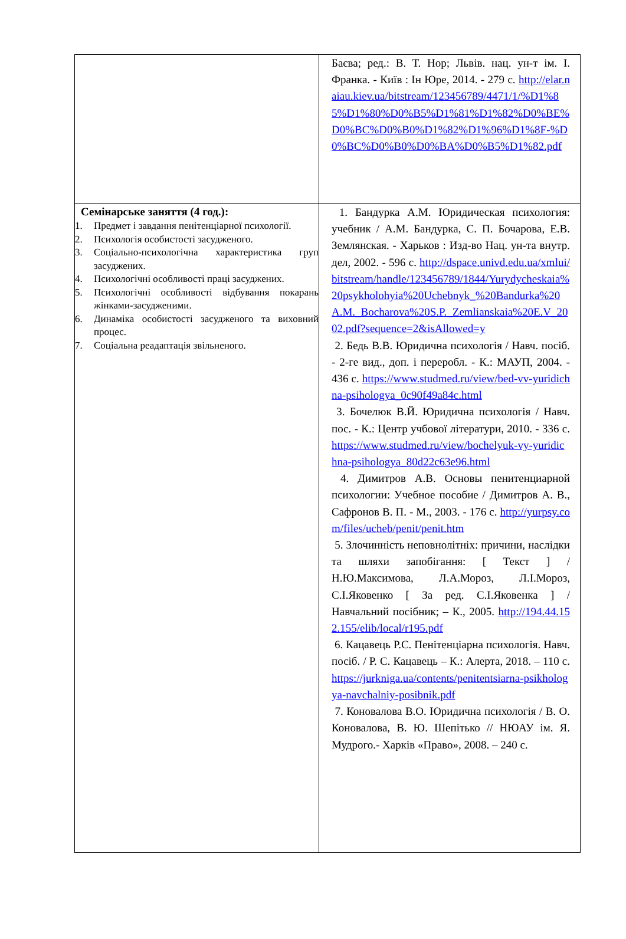| | Баєва; ред.: В. Т. Нор; Львів. нац. ун-т ім. І. Франка. - Київ : Ін Юре, 2014. - 279 с. http://elar.naiau.kiev.ua/bitstream/123456789/4471/1/%D1%85%D1%80%D0%B5%D1%81%D1%82%D0%BE%D0%BC%D0%B0%D1%82%D1%96%D1%8F-%D0%BC%D0%B0%D0%BA%D0%B5%D1%82.pdf |
| Семінарське заняття (4 год.): 1. Предмет і завдання пенітенціарної психології. 2. Психологія особистості засудженого. 3. Соціально-психологічна характеристика груп засуджених. 4. Психологічні особливості праці засуджених. 5. Психологічні особливості відбування покарань жінками-засудженими. 6. Динаміка особистості засудженого та виховний процес. 7. Соціальна реадаптація звільненого. | 1. Бандурка А.М. Юридическая психология: учебник / А.М. Бандурка, С. П. Бочарова, Е.В. Землянская. - Харьков : Изд-во Нац. ун-та внутр. дел, 2002. - 596 с. http://dspace.univd.edu.ua/xmlui/bitstream/handle/123456789/1844/Yurydycheskaia%20psykholohyia%20Uchebnyk_%20Bandurka%20A.M._Bocharova%20S.P._Zemlianskaia%20E.V_2002.pdf?sequence=2&isAllowed=y 2. Бедь В.В. Юридична психологія / Навч. посіб. - 2-ге вид., доп. і переробл. - К.: МАУП, 2004. - 436 с. https://www.studmed.ru/view/bed-vv-yuridichna-psihologya_0c90f49a84c.html 3. Бочелюк В.Й. Юридична психологія / Навч. пос. - К.: Центр учбової літератури, 2010. - 336 с. https://www.studmed.ru/view/bochelyuk-vy-yuridichna-psihologya_80d22c63e96.html 4. Димитров А.В. Основы пенитенциарной психологии: Учебное пособие / Димитров А. В., Сафронов В. П. - М., 2003. - 176 с. http://yurpsy.com/files/ucheb/penit/penit.htm 5. Злочинність неповнолітніх: причини, наслідки та шляхи запобігання: [ Текст ] / Н.Ю.Максимова, Л.А.Мороз, Л.І.Мороз, С.І.Яковенко [ За ред. С.І.Яковенка ] / Навчальний посібник; – К., 2005. http://194.44.152.155/elib/local/r195.pdf 6. Кацавець Р.С. Пенітенціарна психологія. Навч. посіб. / Р. С. Кацавець – К.: Алерта, 2018. – 110 с. https://jurkniga.ua/contents/penitentsiarna-psikhologya-navchalniy-posibnik.pdf 7. Коновалова В.О. Юридична психологія / В. О. Коновалова, В. Ю. Шепітько // НЮАУ ім. Я. Мудрого.- Харків «Право», 2008. – 240 с. |